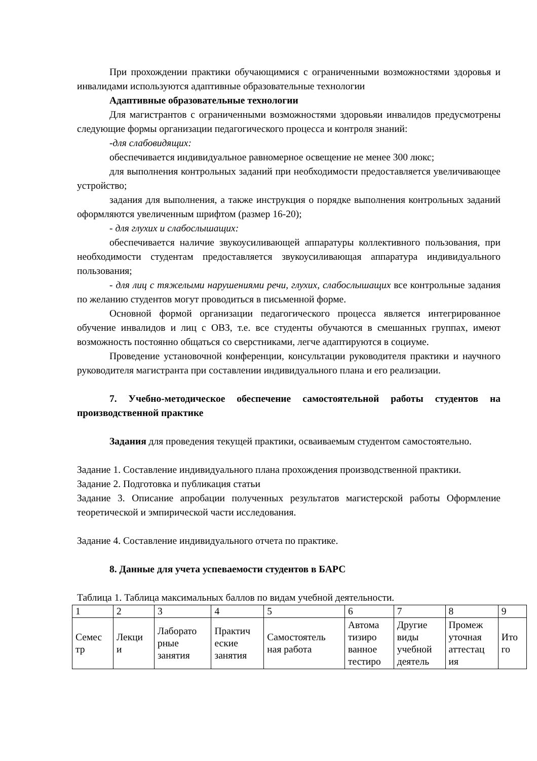При прохождении практики обучающимися с ограниченными возможностями здоровья и инвалидами используются адаптивные образовательные технологии
Адаптивные образовательные технологии
Для магистрантов с ограниченными возможностями здоровьяи инвалидов предусмотрены следующие формы организации педагогического процесса и контроля знаний:
-для слабовидящих:
обеспечивается индивидуальное равномерное освещение не менее 300 люкс;
для выполнения контрольных заданий при необходимости предоставляется увеличивающее устройство;
задания для выполнения, а также инструкция о порядке выполнения контрольных заданий оформляются увеличенным шрифтом (размер 16-20);
- для глухих и слабослышащих:
обеспечивается наличие звукоусиливающей аппаратуры коллективного пользования, при необходимости студентам предоставляется звукоусиливающая аппаратура индивидуального пользования;
- для лиц с тяжелыми нарушениями речи, глухих, слабослышащих все контрольные задания по желанию студентов могут проводиться в письменной форме.
Основной формой организации педагогического процесса является интегрированное обучение инвалидов и лиц с ОВЗ, т.е. все студенты обучаются в смешанных группах, имеют возможность постоянно общаться со сверстниками, легче адаптируются в социуме.
Проведение установочной конференции, консультации руководителя практики и научного руководителя магистранта при составлении индивидуального плана и его реализации.
7. Учебно-методическое обеспечение самостоятельной работы студентов на производственной практике
Задания для проведения текущей практики, осваиваемым студентом самостоятельно.
Задание 1. Составление индивидуального плана прохождения производственной практики.
Задание 2. Подготовка и публикация статьи
Задание 3. Описание апробации полученных результатов магистерской работы Оформление теоретической и эмпирической части исследования.
Задание 4. Составление индивидуального отчета по практике.
8. Данные для учета успеваемости студентов в БАРС
Таблица 1. Таблица максимальных баллов по видам учебной деятельности.
| 1 | 2 | 3 | 4 | 5 | 6 | 7 | 8 | 9 |
| Семес тр | Лекци и | Лаборато рные занятия | Практич еские занятия | Самостоятель ная работа | Автома тизиро ванное тестиро | Другие виды учебной деятель | Промеж уточная аттестац ия | Ито го |